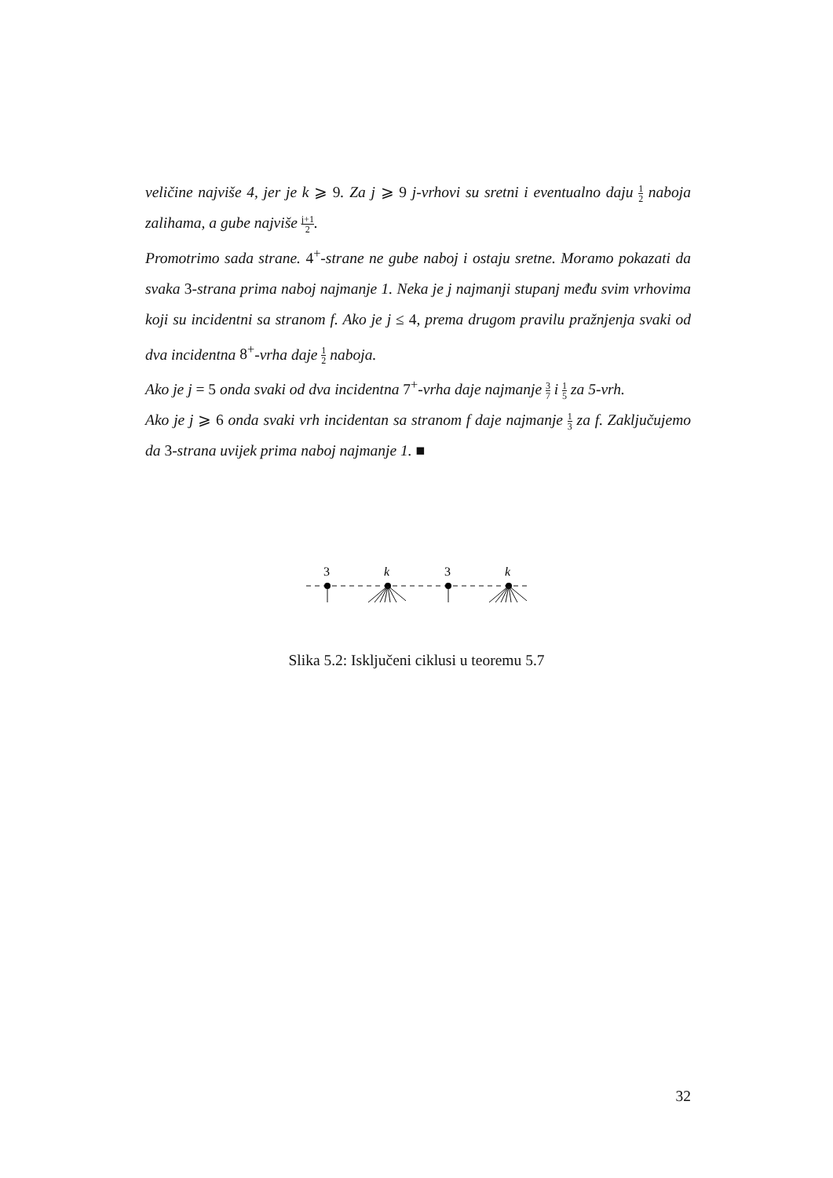veličine najviše 4, jer je k ⩾ 9. Za j ⩾ 9 j-vrhovi su sretni i eventualno daju 1 2 naboja zalihama, a gube najviše j+1 2.
Promotrimo sada strane. 4<sup>+</sup>-strane ne gube naboj i ostaju sretne. Moramo pokazati da svaka 3-strana prima naboj najmanje 1. Neka je j najmanji stupanj među svim vrhovima koji su incidentni sa stranom f. Ako je j ≤ 4, prema drugom pravilu pražnjenja svaki od dva incidentna 8<sup>+</sup>-vrha daje 1 2 naboja.
Ako je j = 5 onda svaki od dva incidentna 7<sup>+</sup>-vrha daje najmanje 3 7 i 1 5 za 5-vrh.
Ako je j ⩾ 6 onda svaki vrh incidentan sa stranom f daje najmanje 1 3 za f. Zaključujemo da 3-strana uvijek prima naboj najmanje 1. ■
3
k
3
k
Slika 5.2: Isključeni ciklusi u teoremu 5.7
32